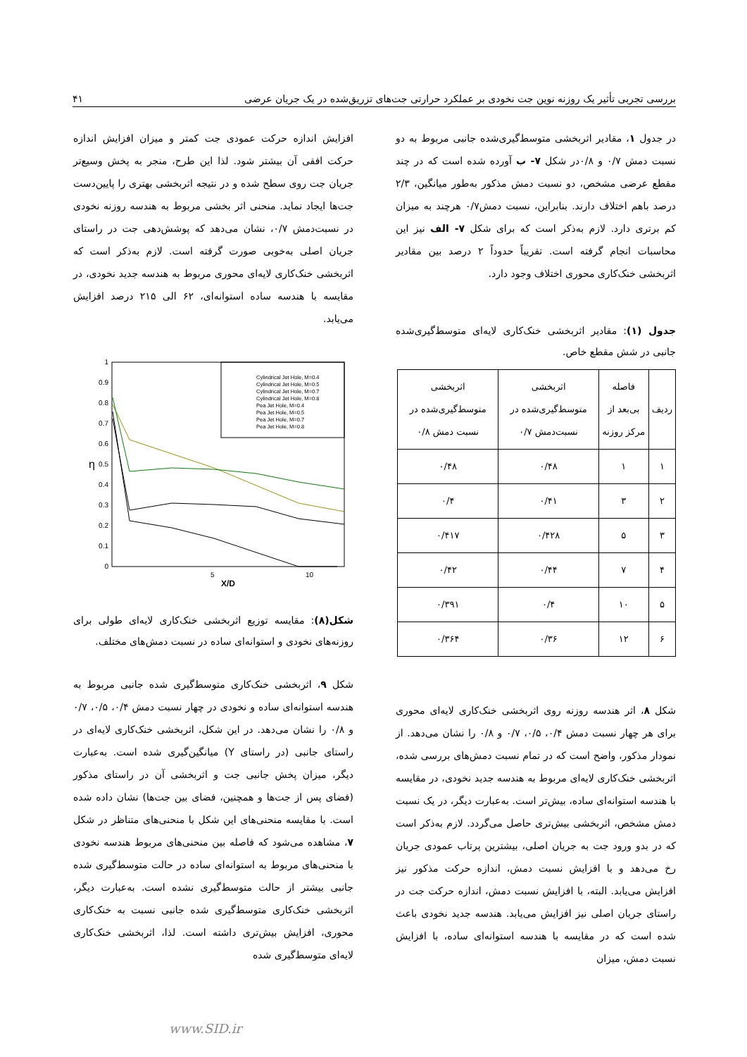بررسی تجربی تأثیر یک روزنه نوین جت نخودی بر عملکرد حرارتی جت‌های تزریق‌شده در یک جریان عرضی ۴۱
در جدول ۱، مقادیر اثربخشی متوسط‌گیری‌شده جانبی مربوط به دو نسبت دمش ۰/۷ و ۰/۸در شکل ۷- ب آورده شده است که در چند مقطع عرضی مشخص، دو نسبت دمش مذکور به‌طور میانگین، ۲/۳ درصد باهم اختلاف دارند. بنابراین، نسبت دمش۰/۷ هرچند به میزان کم برتری دارد. لازم به‌ذکر است که برای شکل ۷- الف نیز این محاسبات انجام گرفته است. تقریباً حدوداً ۲ درصد بین مقادیر اثربخشی خنک‌کاری محوری اختلاف وجود دارد.
جدول (۱): مقادیر اثربخشی خنک‌کاری لایه‌ای متوسط‌گیری‌شده جانبی در شش مقطع خاص.
| ردیف | فاصله بی‌بعد از مرکز روزنه | اثربخشی متوسط‌گیری‌شده در نسبت‌دمش ۰/۷ | اثربخشی متوسط‌گیری‌شده در نسبت دمش ۰/۸ |
| --- | --- | --- | --- |
| ۱ | ۱ | ۰/۴۸ | ۰/۴۸ |
| ۲ | ۳ | ۰/۴۱ | ۰/۴ |
| ۳ | ۵ | ۰/۴۲۸ | ۰/۴۱۷ |
| ۴ | ۷ | ۰/۴۴ | ۰/۴۲ |
| ۵ | ۱۰ | ۰/۴ | ۰/۳۹۱ |
| ۶ | ۱۲ | ۰/۳۶ | ۰/۳۶۴ |
شکل ۸، اثر هندسه روزنه روی اثربخشی خنک‌کاری لایه‌ای محوری برای هر چهار نسبت دمش ۰/۴، ۰/۵، ۰/۷ و ۰/۸ را نشان می‌دهد. از نمودار مذکور، واضح است که در تمام نسبت دمش‌های بررسی شده، اثربخشی خنک‌کاری لایه‌ای مربوط به هندسه جدید نخودی، در مقایسه با هندسه استوانه‌ای ساده، بیش‌تر است. به‌عبارت دیگر، در یک نسبت دمش مشخص، اثربخشی بیش‌تری حاصل می‌گردد. لازم به‌ذکر است که در بدو ورود جت به جریان اصلی، بیشترین پرتاب عمودی جریان رخ می‌دهد و با افزایش نسبت دمش، اندازه حرکت مذکور نیز افزایش می‌یابد. البته، با افزایش نسبت دمش، اندازه حرکت جت در راستای جریان اصلی نیز افزایش می‌یابد. هندسه جدید نخودی باعث شده است که در مقایسه با هندسه استوانه‌ای ساده، با افزایش نسبت دمش، میزان
افزایش اندازه حرکت عمودی جت کمتر و میزان افزایش اندازه حرکت افقی آن بیشتر شود. لذا این طرح، منجر به پخش وسیع‌تر جریان جت روی سطح شده و در نتیجه اثربخشی بهتری را پایین‌دست جت‌ها ایجاد نماید. منحنی اثر بخشی مربوط به هندسه روزنه نخودی در نسبت‌دمش ۰/۷، نشان می‌دهد که پوشش‌دهی جت در راستای جریان اصلی به‌خوبی صورت گرفته است. لازم به‌ذکر است که اثربخشی خنک‌کاری لایه‌ای محوری مربوط به هندسه جدید نخودی، در مقایسه با هندسه ساده استوانه‌ای، ۶۲ الی ۲۱۵ درصد افزایش می‌یابد.
0
0.1
0.2
0.3
0.4
0.5
0.6
0.7
0.8
0.9
1
5
10
X/D
η
Cylindrical Jet Hole, M=0.4
Cylindrical Jet Hole, M=0.5
Cylindrical Jet Hole, M=0.7
Cylindrical Jet Hole, M=0.8
Pea Jet Hole, M=0.4
Pea Jet Hole, M=0.5
Pea Jet Hole, M=0.7
Pea Jet Hole, M=0.8
شکل(۸): مقایسه توزیع اثربخشی خنک‌کاری لایه‌ای طولی برای روزنه‌های نخودی و استوانه‌ای ساده در نسبت دمش‌های مختلف.
شکل ۹، اثربخشی خنک‌کاری متوسط‌گیری شده جانبی مربوط به هندسه استوانه‌ای ساده و نخودی در چهار نسبت دمش ۰/۴، ۰/۵، ۰/۷ و ۰/۸ را نشان می‌دهد. در این شکل، اثربخشی خنک‌کاری لایه‌ای در راستای جانبی (در راستای Y) میانگین‌گیری شده است. به‌عبارت دیگر، میزان پخش جانبی جت و اثربخشی آن در راستای مذکور (فضای پس از جت‌ها و همچنین، فضای بین جت‌ها) نشان داده شده است. با مقایسه منحنی‌های این شکل با منحنی‌های متناظر در شکل ۷، مشاهده می‌شود که فاصله بین منحنی‌های مربوط هندسه نخودی با منحنی‌های مربوط به استوانه‌ای ساده در حالت متوسط‌گیری شده جانبی بیشتر از حالت متوسط‌گیری نشده است. به‌عبارت دیگر، اثربخشی خنک‌کاری متوسط‌گیری شده جانبی نسبت به خنک‌کاری محوری، افزایش بیش‌تری داشته است. لذا، اثربخشی خنک‌کاری لایه‌ای متوسط‌گیری شده
www.SID.ir